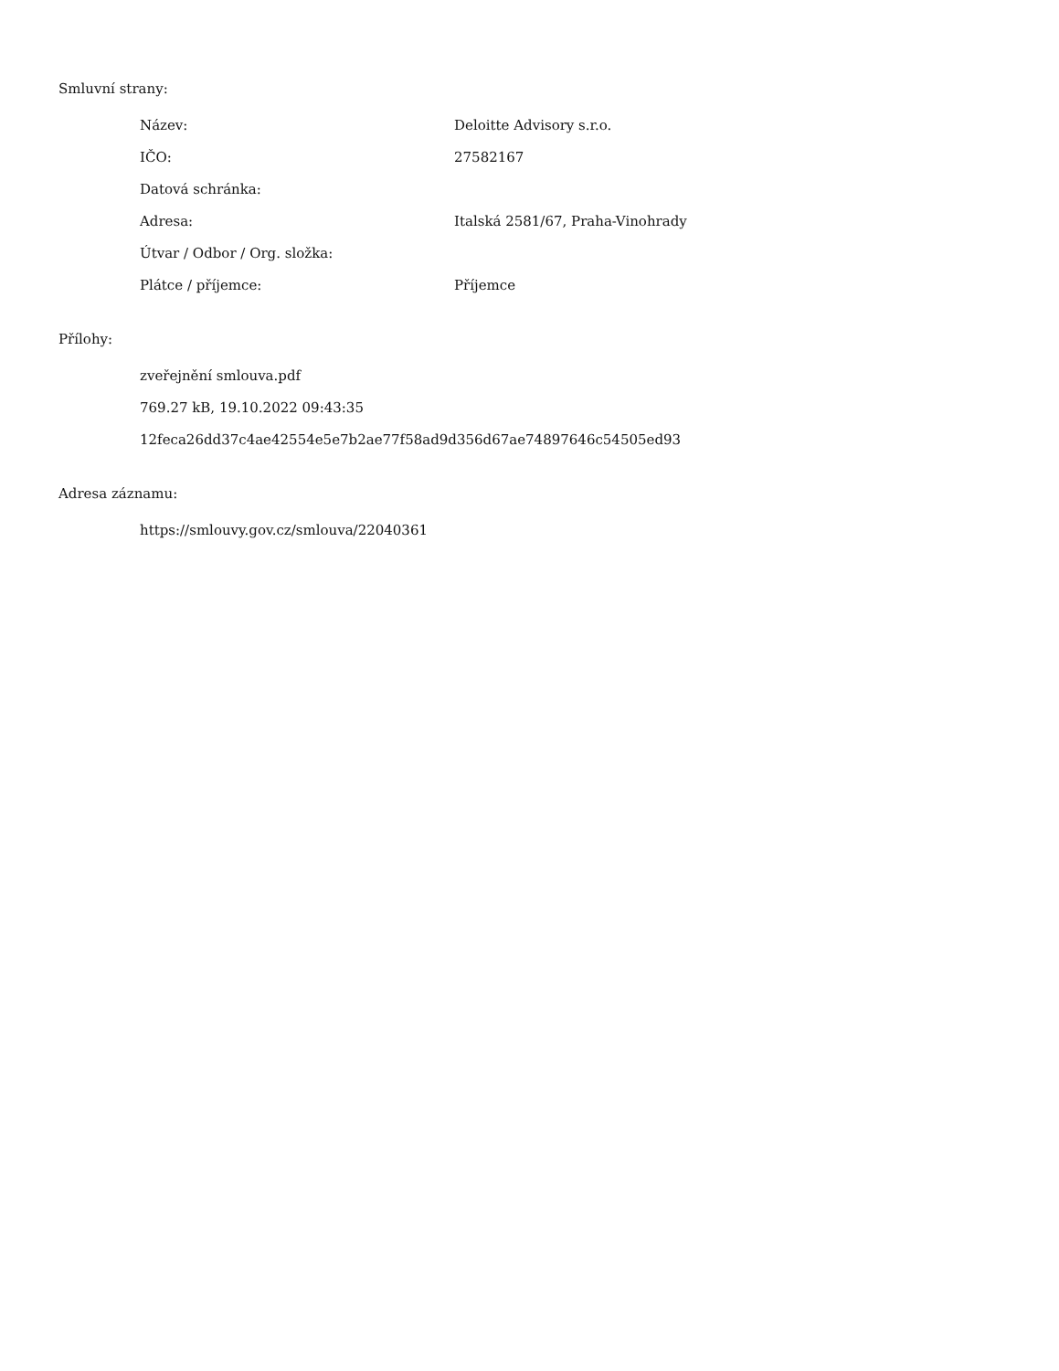Smluvní strany:
| Název: | Deloitte Advisory s.r.o. |
| IČO: | 27582167 |
| Datová schránka: | |
| Adresa: | Italská 2581/67, Praha-Vinohrady |
| Útvar / Odbor / Org. složka: | |
| Plátce / příjemce: | Příjemce |
Přílohy:
zveřejnění smlouva.pdf
769.27 kB, 19.10.2022 09:43:35
12feca26dd37c4ae42554e5e7b2ae77f58ad9d356d67ae74897646c54505ed93
Adresa záznamu:
https://smlouvy.gov.cz/smlouva/22040361